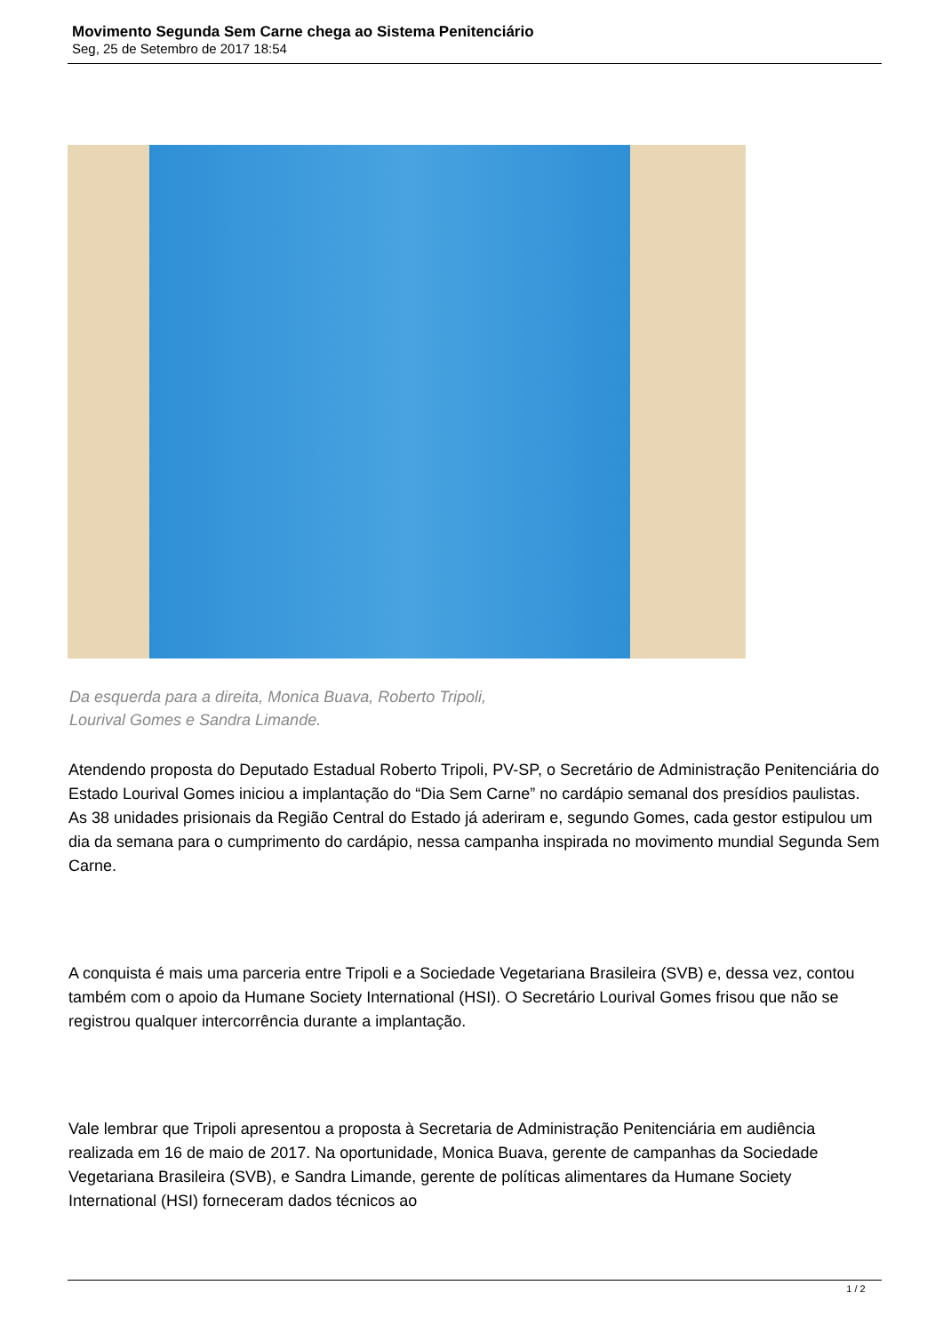Movimento Segunda Sem Carne chega ao Sistema Penitenciário
Seg, 25 de Setembro de 2017 18:54
Da esquerda para a direita, Monica Buava, Roberto Tripoli,
Lourival Gomes e Sandra Limande.
Atendendo proposta do Deputado Estadual Roberto Tripoli, PV-SP, o Secretário de Administração Penitenciária do Estado Lourival Gomes iniciou a implantação do “Dia Sem Carne” no cardápio semanal dos presídios paulistas. As 38 unidades prisionais da Região Central do Estado já aderiram e, segundo Gomes, cada gestor estipulou um dia da semana para o cumprimento do cardápio, nessa campanha inspirada no movimento mundial Segunda Sem Carne.
A conquista é mais uma parceria entre Tripoli e a Sociedade Vegetariana Brasileira (SVB) e, dessa vez, contou também com o apoio da Humane Society International (HSI). O Secretário Lourival Gomes frisou que não se registrou qualquer intercorrência durante a implantação.
Vale lembrar que Tripoli apresentou a proposta à Secretaria de Administração Penitenciária em audiência realizada em 16 de maio de 2017. Na oportunidade, Monica Buava, gerente de campanhas da Sociedade Vegetariana Brasileira (SVB), e Sandra Limande, gerente de políticas alimentares da Humane Society International (HSI) forneceram dados técnicos ao
1 / 2